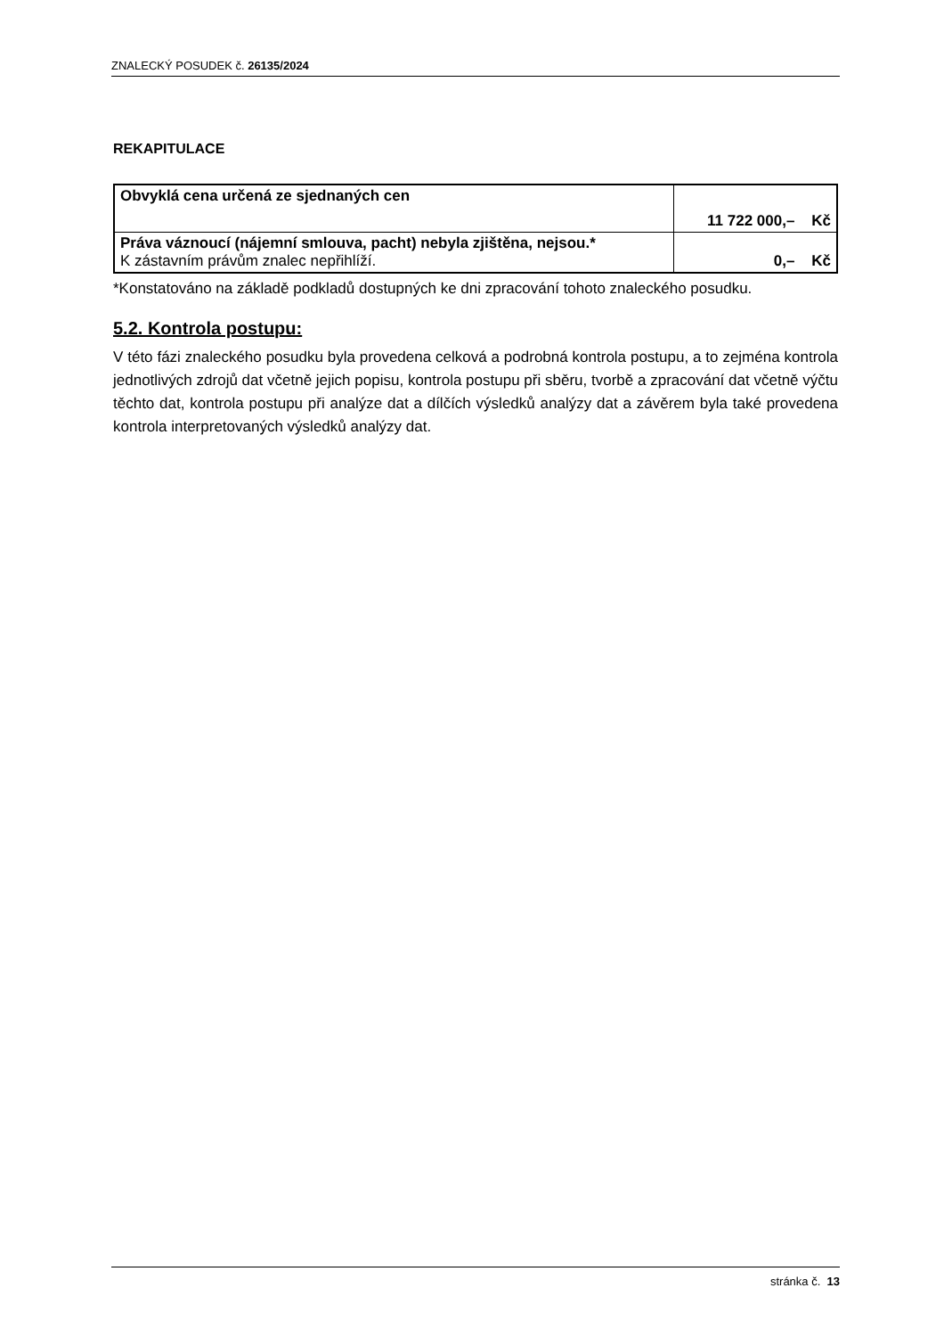ZNALECKÝ POSUDEK č. 26135/2024
REKAPITULACE
| Obvyklá cena určená ze sjednaných cen | 11 722 000,– Kč |
| Práva váznoucí (nájemní smlouva, pacht) nebyla zjištěna, nejsou.* K zástavním právům znalec nepřihlíží. | 0,– Kč |
*Konstatováno na základě podkladů dostupných ke dni zpracování tohoto znaleckého posudku.
5.2. Kontrola postupu:
V této fázi znaleckého posudku byla provedena celková a podrobná kontrola postupu, a to zejména kontrola jednotlivých zdrojů dat včetně jejich popisu, kontrola postupu při sběru, tvorbě a zpracování dat včetně výčtu těchto dat, kontrola postupu při analýze dat a dílčích výsledků analýzy dat a závěrem byla také provedena kontrola interpretovaných výsledků analýzy dat.
stránka č. 13